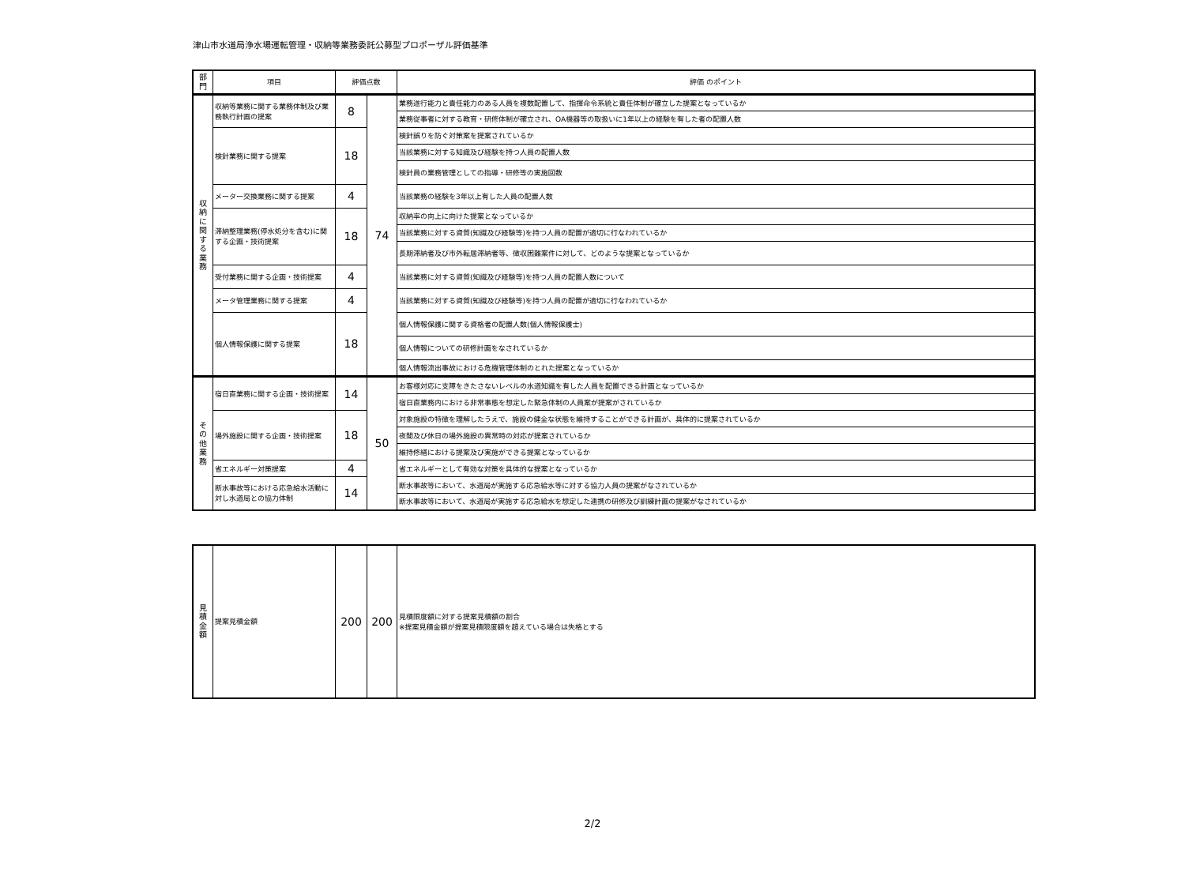津山市水道局浄水場運転管理・収納等業務委託公募型プロポーザル評価基準
| 部 門 | 項目 | 評価点数 | | 評価 のポイント |
| --- | --- | --- | --- | --- |
| 収 納 に 関 す る 業 務 | 収納等業務に関する業務体制及び業務執行計画の提案 | 8 | 74 | 業務遂行能力と責任能力のある人員を複数配置して、指揮命令系統と責任体制が確立した提案となっているか |
| | | | | 業務従事者に対する教育・研修体制が確立され、OA機器等の取扱いに1年以上の経験を有した者の配置人数 |
| | 検針業務に関する提案 | 18 | | 検針誤りを防ぐ対策案を提案されているか |
| | | | | 当該業務に対する知識及び経験を持つ人員の配置人数 |
| | | | | 検針員の業務管理としての指導・研修等の実施回数 |
| | メーター交換業務に関する提案 | 4 | | 当該業務の経験を3年以上有した人員の配置人数 |
| | 滞納整理業務(停水処分を含む)に関する企画・技術提案 | 18 | | 収納率の向上に向けた提案となっているか |
| | | | | 当該業務に対する資質(知識及び経験等)を持つ人員の配置が適切に行なわれているか |
| | | | | 長期滞納者及び市外転居滞納者等、徴収困難案件に対して、どのような提案となっているか |
| | 受付業務に関する企画・技術提案 | 4 | | 当該業務に対する資質(知識及び経験等)を持つ人員の配置人数について |
| | メータ管理業務に関する提案 | 4 | | 当該業務に対する資質(知識及び経験等)を持つ人員の配置が適切に行なわれているか |
| | 個人情報保護に関する提案 | 18 | | 個人情報保護に関する資格者の配置人数(個人情報保護士) |
| | | | | 個人情報についての研修計画をなされているか |
| | | | | 個人情報流出事故における危機管理体制のとれた提案となっているか |
| そ の 他 業 務 | 宿日直業務に関する企画・技術提案 | 14 | 50 | お客様対応に支障をきたさないレベルの水道知識を有した人員を配置できる計画となっているか |
| | | | | 宿日直業務内における非常事態を想定した緊急体制の人員案が提案がされているか |
| | 場外施設に関する企画・技術提案 | 18 | | 対象施設の特徴を理解したうえで、施設の健全な状態を維持することができる計画が、具体的に提案されているか |
| | | | | 夜間及び休日の場外施設の異常時の対応が提案されているか |
| | | | | 維持修繕における提案及び実施ができる提案となっているか |
| | 省エネルギー対策提案 | 4 | | 省エネルギーとして有効な対策を具体的な提案となっているか |
| | 断水事故等における応急給水活動に対し水道局との協力体制 | 14 | | 断水事故等において、水道局が実施する応急給水等に対する協力人員の提案がなされているか |
| | | | | 断水事故等において、水道局が実施する応急給水を想定した連携の研修及び訓練計画の提案がなされているか |
| 見 積 金 額 | 提案見積金額 | 200 | 200 | 見積限度額に対する提案見積額の割合 ※提案見積金額が提案見積限度額を超えている場合は失格とする |
2/2